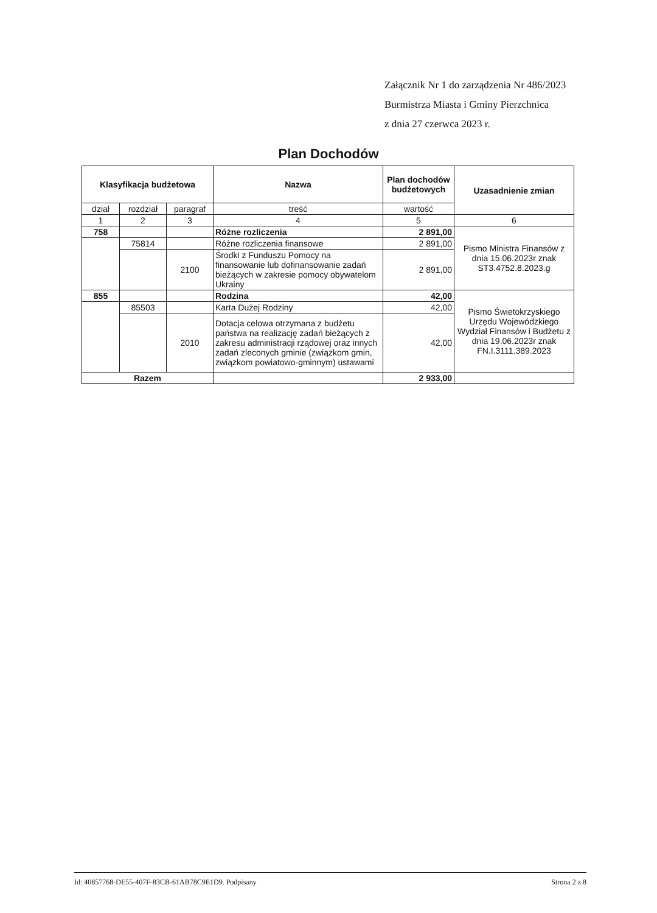Załącznik Nr 1 do zarządzenia Nr 486/2023
Burmistrza Miasta i Gminy Pierzchnica
z dnia 27 czerwca 2023 r.
Plan Dochodów
| Klasyfikacja budżetowa | | | Nazwa | Plan dochodów budżetowych | Uzasadnienie zmian |
| --- | --- | --- | --- | --- | --- |
| dział | rozdział | paragraf | treść | wartość | |
| 1 | 2 | 3 | 4 | 5 | 6 |
| 758 | | | Różne rozliczenia | 2 891,00 | Pismo Ministra Finansów z dnia 15.06.2023r znak ST3.4752.8.2023.g |
| | 75814 | | Różne rozliczenia finansowe | 2 891,00 | |
| | | 2100 | Środki z Funduszu Pomocy na finansowanie lub dofinansowanie zadań bieżących w zakresie pomocy obywatelom Ukrainy | 2 891,00 | |
| 855 | | | Rodzina | 42,00 | Pismo Świetokrzyskiego Urzędu Wojewódzkiego Wydział Finansów i Budżetu z dnia 19.06.2023r znak FN.I.3111.389.2023 |
| | 85503 | | Karta Dużej Rodziny | 42,00 | |
| | | 2010 | Dotacja celowa otrzymana z budżetu państwa na realizację zadań bieżących z zakresu administracji rządowej oraz innych zadań zleconych gminie (związkom gmin, związkom powiatowo-gminnym) ustawami | 42,00 | |
| Razem | | | | 2 933,00 | |
Id: 40857768-DE55-407F-83CB-61AB78C9E1D9. Podpisany Strona 2 z 8